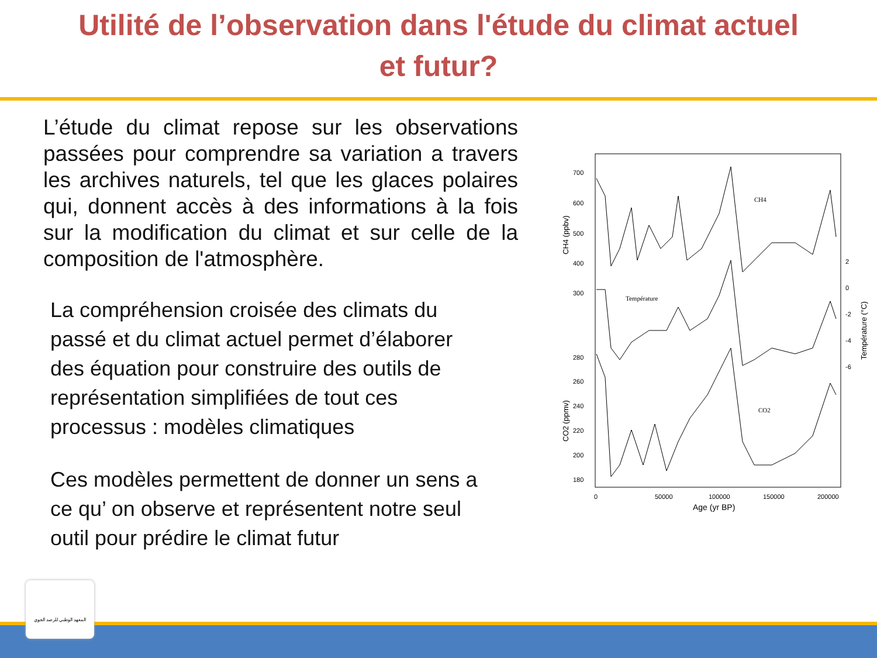Utilité de l’observation dans l'étude du climat actuel et futur?
L’étude du climat repose sur les observations passées pour comprendre sa variation a travers les archives naturels, tel que les glaces polaires qui, donnent accès à des informations à la fois sur la modification du climat et sur celle de la composition de l'atmosphère.
La compréhension croisée des climats du passé et du climat actuel permet d’élaborer des équation pour construire des outils de représentation simplifiées de tout ces processus : modèles climatiques
Ces modèles permettent de donner un sens a ce qu’ on observe et représentent notre seul outil pour prédire le climat futur
700
600
500
400
300
280
260
240
220
200
180
2
0
-2
-4
-6
0
50000
100000
150000
200000
Age (yr BP)
CH4
Température
CO2
CH4 (ppbv)
CO2 (ppmv)
Température (°C)
المعهد الوطني للرصد الجوي